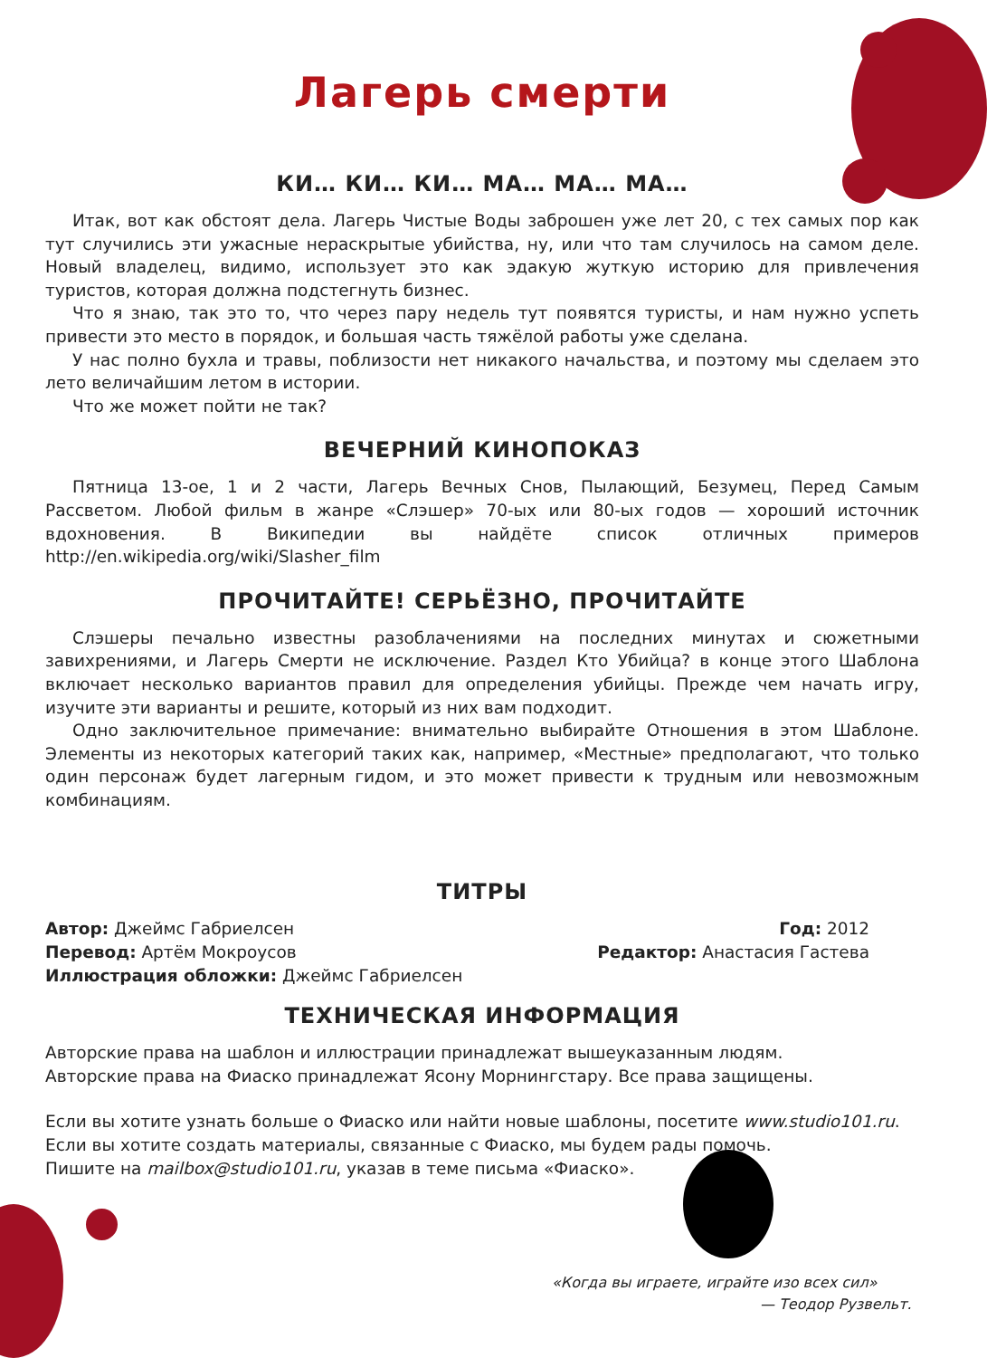Лагерь смерти
КИ… КИ… КИ… МА… МА… МА…
Итак, вот как обстоят дела. Лагерь Чистые Воды заброшен уже лет 20, с тех самых пор как тут случились эти ужасные нераскрытые убийства, ну, или что там случилось на самом деле. Новый владелец, видимо, использует это как эдакую жуткую историю для привлечения туристов, которая должна подстегнуть бизнес.
Что я знаю, так это то, что через пару недель тут появятся туристы, и нам нужно успеть привести это место в порядок, и большая часть тяжёлой работы уже сделана.
У нас полно бухла и травы, поблизости нет никакого начальства, и поэтому мы сделаем это лето величайшим летом в истории.
Что же может пойти не так?
ВЕЧЕРНИЙ КИНОПОКАЗ
Пятница 13-ое, 1 и 2 части, Лагерь Вечных Снов, Пылающий, Безумец, Перед Самым Рассветом. Любой фильм в жанре «Слэшер» 70-ых или 80-ых годов — хороший источник вдохновения. В Википедии вы найдёте список отличных примеров http://en.wikipedia.org/wiki/Slasher_film
ПРОЧИТАЙТЕ! СЕРЬЁЗНО, ПРОЧИТАЙТЕ
Слэшеры печально известны разоблачениями на последних минутах и сюжетными завихрениями, и Лагерь Смерти не исключение. Раздел Кто Убийца? в конце этого Шаблона включает несколько вариантов правил для определения убийцы. Прежде чем начать игру, изучите эти варианты и решите, который из них вам подходит.
Одно заключительное примечание: внимательно выбирайте Отношения в этом Шаблоне. Элементы из некоторых категорий таких как, например, «Местные» предполагают, что только один персонаж будет лагерным гидом, и это может привести к трудным или невозможным комбинациям.
ТИТРЫ
Автор: Джеймс Габриелсен
Перевод: Артём Мокроусов
Иллюстрация обложки: Джеймс Габриелсен
Год: 2012
Редактор: Анастасия Гастева
ТЕХНИЧЕСКАЯ ИНФОРМАЦИЯ
Авторские права на шаблон и иллюстрации принадлежат вышеуказанным людям.
Авторские права на Фиаско принадлежат Ясону Морнингстару. Все права защищены.
Если вы хотите узнать больше о Фиаско или найти новые шаблоны, посетите www.studio101.ru.
Если вы хотите создать материалы, связанные с Фиаско, мы будем рады помочь.
Пишите на mailbox@studio101.ru, указав в теме письма «Фиаско».
«Когда вы играете, играйте изо всех сил»
— Теодор Рузвельт.